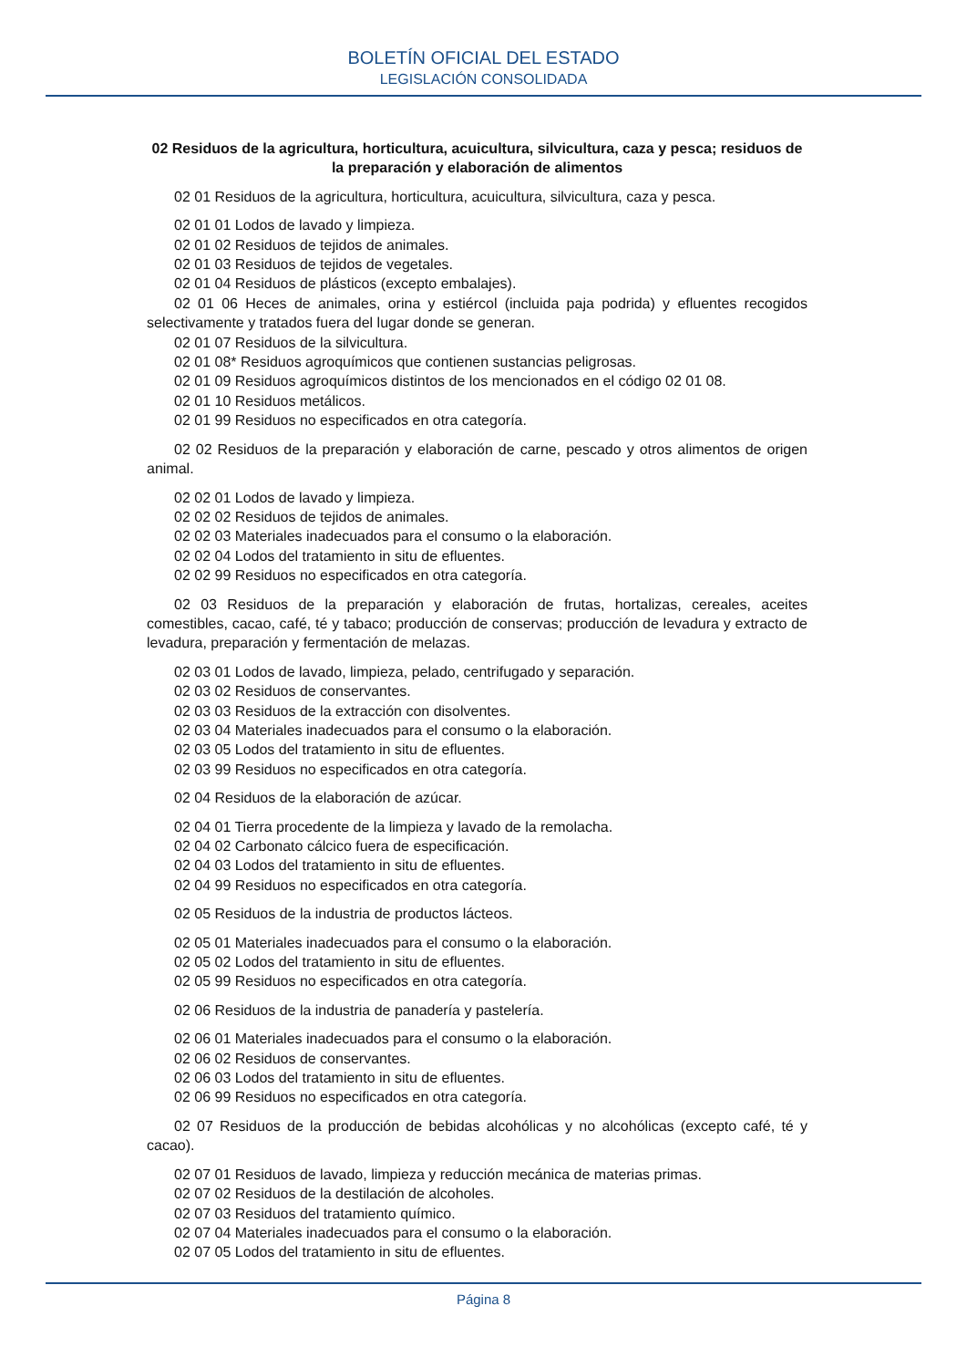BOLETÍN OFICIAL DEL ESTADO
LEGISLACIÓN CONSOLIDADA
02 Residuos de la agricultura, horticultura, acuicultura, silvicultura, caza y pesca; residuos de la preparación y elaboración de alimentos
02 01 Residuos de la agricultura, horticultura, acuicultura, silvicultura, caza y pesca.
02 01 01 Lodos de lavado y limpieza.
02 01 02 Residuos de tejidos de animales.
02 01 03 Residuos de tejidos de vegetales.
02 01 04 Residuos de plásticos (excepto embalajes).
02 01 06 Heces de animales, orina y estiércol (incluida paja podrida) y efluentes recogidos selectivamente y tratados fuera del lugar donde se generan.
02 01 07 Residuos de la silvicultura.
02 01 08* Residuos agroquímicos que contienen sustancias peligrosas.
02 01 09 Residuos agroquímicos distintos de los mencionados en el código 02 01 08.
02 01 10 Residuos metálicos.
02 01 99 Residuos no especificados en otra categoría.
02 02 Residuos de la preparación y elaboración de carne, pescado y otros alimentos de origen animal.
02 02 01 Lodos de lavado y limpieza.
02 02 02 Residuos de tejidos de animales.
02 02 03 Materiales inadecuados para el consumo o la elaboración.
02 02 04 Lodos del tratamiento in situ de efluentes.
02 02 99 Residuos no especificados en otra categoría.
02 03 Residuos de la preparación y elaboración de frutas, hortalizas, cereales, aceites comestibles, cacao, café, té y tabaco; producción de conservas; producción de levadura y extracto de levadura, preparación y fermentación de melazas.
02 03 01 Lodos de lavado, limpieza, pelado, centrifugado y separación.
02 03 02 Residuos de conservantes.
02 03 03 Residuos de la extracción con disolventes.
02 03 04 Materiales inadecuados para el consumo o la elaboración.
02 03 05 Lodos del tratamiento in situ de efluentes.
02 03 99 Residuos no especificados en otra categoría.
02 04 Residuos de la elaboración de azúcar.
02 04 01 Tierra procedente de la limpieza y lavado de la remolacha.
02 04 02 Carbonato cálcico fuera de especificación.
02 04 03 Lodos del tratamiento in situ de efluentes.
02 04 99 Residuos no especificados en otra categoría.
02 05 Residuos de la industria de productos lácteos.
02 05 01 Materiales inadecuados para el consumo o la elaboración.
02 05 02 Lodos del tratamiento in situ de efluentes.
02 05 99 Residuos no especificados en otra categoría.
02 06 Residuos de la industria de panadería y pastelería.
02 06 01 Materiales inadecuados para el consumo o la elaboración.
02 06 02 Residuos de conservantes.
02 06 03 Lodos del tratamiento in situ de efluentes.
02 06 99 Residuos no especificados en otra categoría.
02 07 Residuos de la producción de bebidas alcohólicas y no alcohólicas (excepto café, té y cacao).
02 07 01 Residuos de lavado, limpieza y reducción mecánica de materias primas.
02 07 02 Residuos de la destilación de alcoholes.
02 07 03 Residuos del tratamiento químico.
02 07 04 Materiales inadecuados para el consumo o la elaboración.
02 07 05 Lodos del tratamiento in situ de efluentes.
Página 8